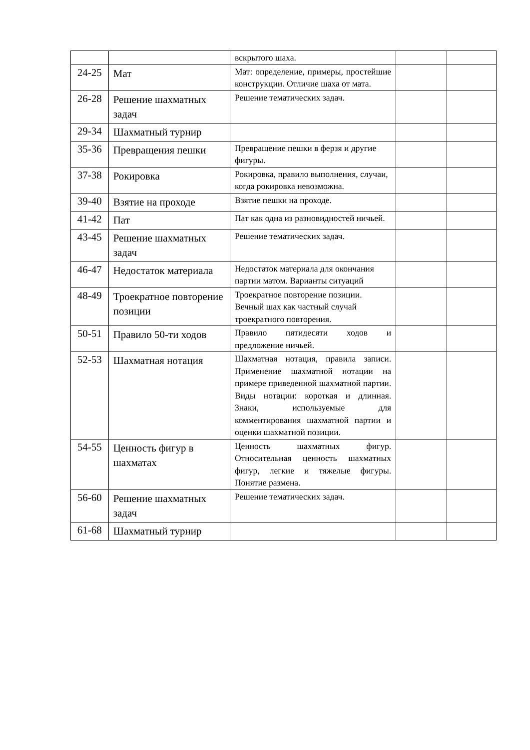| | | вскрытого шаха. | | |
| 24-25 | Мат | Мат: определение, примеры, простейшие конструкции. Отличие шаха от мата. | | |
| 26-28 | Решение шахматных задач | Решение тематических задач. | | |
| 29-34 | Шахматный турнир | | | |
| 35-36 | Превращения пешки | Превращение пешки в ферзя и другие фигуры. | | |
| 37-38 | Рокировка | Рокировка, правило выполнения, случаи, когда рокировка невозможна. | | |
| 39-40 | Взятие на проходе | Взятие пешки на проходе. | | |
| 41-42 | Пат | Пат как одна из разновидностей ничьей. | | |
| 43-45 | Решение шахматных задач | Решение тематических задач. | | |
| 46-47 | Недостаток материала | Недостаток материала для окончания партии матом. Варианты ситуаций | | |
| 48-49 | Троекратное повторение позиции | Троекратное повторение позиции. Вечный шах как частный случай троекратного повторения. | | |
| 50-51 | Правило 50-ти ходов | Правило пятидесяти ходов и предложение ничьей. | | |
| 52-53 | Шахматная нотация | Шахматная нотация, правила записи. Применение шахматной нотации на примере приведенной шахматной партии. Виды нотации: короткая и длинная. Знаки, используемые для комментирования шахматной партии и оценки шахматной позиции. | | |
| 54-55 | Ценность фигур в шахматах | Ценность шахматных фигур. Относительная ценность шахматных фигур, легкие и тяжелые фигуры. Понятие размена. | | |
| 56-60 | Решение шахматных задач | Решение тематических задач. | | |
| 61-68 | Шахматный турнир | | | |